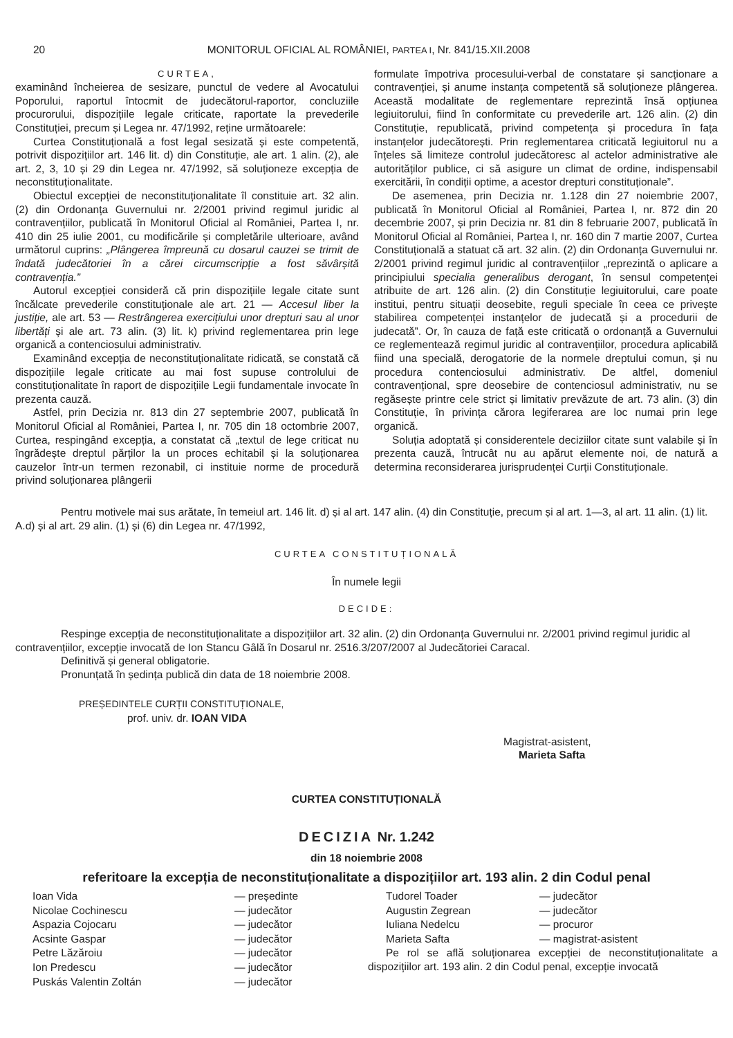20 MONITORUL OFICIAL AL ROMÂNIEI, PARTEA I, Nr. 841/15.XII.2008
CURTEA,
examinând încheierea de sesizare, punctul de vedere al Avocatului Poporului, raportul întocmit de judecătorul-raportor, concluziile procurorului, dispozițiile legale criticate, raportate la prevederile Constituției, precum și Legea nr. 47/1992, reține următoarele:
Curtea Constituțională a fost legal sesizată și este competentă, potrivit dispozițiilor art. 146 lit. d) din Constituție, ale art. 1 alin. (2), ale art. 2, 3, 10 și 29 din Legea nr. 47/1992, să soluționeze excepția de neconstituționalitate.
Obiectul excepției de neconstituționalitate îl constituie art. 32 alin. (2) din Ordonanța Guvernului nr. 2/2001 privind regimul juridic al contravențiilor, publicată în Monitorul Oficial al României, Partea I, nr. 410 din 25 iulie 2001, cu modificările și completările ulterioare, având următorul cuprins: „Plângerea împreună cu dosarul cauzei se trimit de îndată judecătoriei în a cărei circumscripție a fost săvârșită contravenția.”
Autorul excepției consideră că prin dispozițiile legale citate sunt încălcate prevederile constituționale ale art. 21 — Accesul liber la justiție, ale art. 53 — Restrângerea exercițiului unor drepturi sau al unor libertăți și ale art. 73 alin. (3) lit. k) privind reglementarea prin lege organică a contenciosului administrativ.
Examinând excepția de neconstituționalitate ridicată, se constată că dispozițiile legale criticate au mai fost supuse controlului de constituționalitate în raport de dispozițiile Legii fundamentale invocate în prezenta cauză.
Astfel, prin Decizia nr. 813 din 27 septembrie 2007, publicată în Monitorul Oficial al României, Partea I, nr. 705 din 18 octombrie 2007, Curtea, respingând excepția, a constatat că „textul de lege criticat nu îngrădește dreptul părților la un proces echitabil și la soluționarea cauzelor într-un termen rezonabil, ci instituie norme de procedură privind soluționarea plângerii
formulate împotriva procesului-verbal de constatare și sancționare a contravenției, și anume instanța competentă să soluționeze plângerea. Această modalitate de reglementare reprezintă însă opțiunea legiuitorului, fiind în conformitate cu prevederile art. 126 alin. (2) din Constituție, republicată, privind competența și procedura în fața instanțelor judecătorești. Prin reglementarea criticată legiuitorul nu a înțeles să limiteze controlul judecătoresc al actelor administrative ale autorităților publice, ci să asigure un climat de ordine, indispensabil exercitării, în condiții optime, a acestor drepturi constituționale”.
De asemenea, prin Decizia nr. 1.128 din 27 noiembrie 2007, publicată în Monitorul Oficial al României, Partea I, nr. 872 din 20 decembrie 2007, și prin Decizia nr. 81 din 8 februarie 2007, publicată în Monitorul Oficial al României, Partea I, nr. 160 din 7 martie 2007, Curtea Constituțională a statuat că art. 32 alin. (2) din Ordonanța Guvernului nr. 2/2001 privind regimul juridic al contravențiilor „reprezintă o aplicare a principiului specialia generalibus derogant, în sensul competenței atribuite de art. 126 alin. (2) din Constituție legiuitorului, care poate institui, pentru situații deosebite, reguli speciale în ceea ce privește stabilirea competenței instanțelor de judecată și a procedurii de judecată”. Or, în cauza de față este criticată o ordonanță a Guvernului ce reglementează regimul juridic al contravențiilor, procedura aplicabilă fiind una specială, derogatorie de la normele dreptului comun, și nu procedura contenciosului administrativ. De altfel, domeniul contravențional, spre deosebire de contenciosul administrativ, nu se regăsește printre cele strict și limitativ prevăzute de art. 73 alin. (3) din Constituție, în privința cărora legiferarea are loc numai prin lege organică.
Soluția adoptată și considerentele deciziilor citate sunt valabile și în prezenta cauză, întrucât nu au apărut elemente noi, de natură a determina reconsiderarea jurisprudenței Curții Constituționale.
Pentru motivele mai sus arătate, în temeiul art. 146 lit. d) și al art. 147 alin. (4) din Constituție, precum și al art. 1—3, al art. 11 alin. (1) lit. A.d) și al art. 29 alin. (1) și (6) din Legea nr. 47/1992,
CURTEA CONSTITUȚIONALĂ
În numele legii
DECIDE:
Respinge excepția de neconstituționalitate a dispozițiilor art. 32 alin. (2) din Ordonanța Guvernului nr. 2/2001 privind regimul juridic al contravențiilor, excepție invocată de Ion Stancu Gâlă în Dosarul nr. 2516.3/207/2007 al Judecătoriei Caracal.
Definitivă și general obligatorie.
Pronunțată în ședința publică din data de 18 noiembrie 2008.
PREȘEDINTELE CURȚII CONSTITUȚIONALE,
prof. univ. dr. IOAN VIDA
Magistrat-asistent,
Marieta Safta
CURTEA CONSTITUȚIONALĂ
DECIZIA Nr. 1.242
din 18 noiembrie 2008
referitoare la excepția de neconstituționalitate a dispozițiilor art. 193 alin. 2 din Codul penal
| Ioan Vida | — președinte |
| Nicolae Cochinescu | — judecător |
| Aspazia Cojocaru | — judecător |
| Acsinte Gaspar | — judecător |
| Petre Lăzăroiu | — judecător |
| Ion Predescu | — judecător |
| Puskás Valentin Zoltán | — judecător |
| Tudorel Toader | — judecător |
| Augustin Zegrean | — judecător |
| Iuliana Nedelcu | — procuror |
| Marieta Safta | — magistrat-asistent |
Pe rol se află soluționarea excepției de neconstituționalitate a dispozițiilor art. 193 alin. 2 din Codul penal, excepție invocată